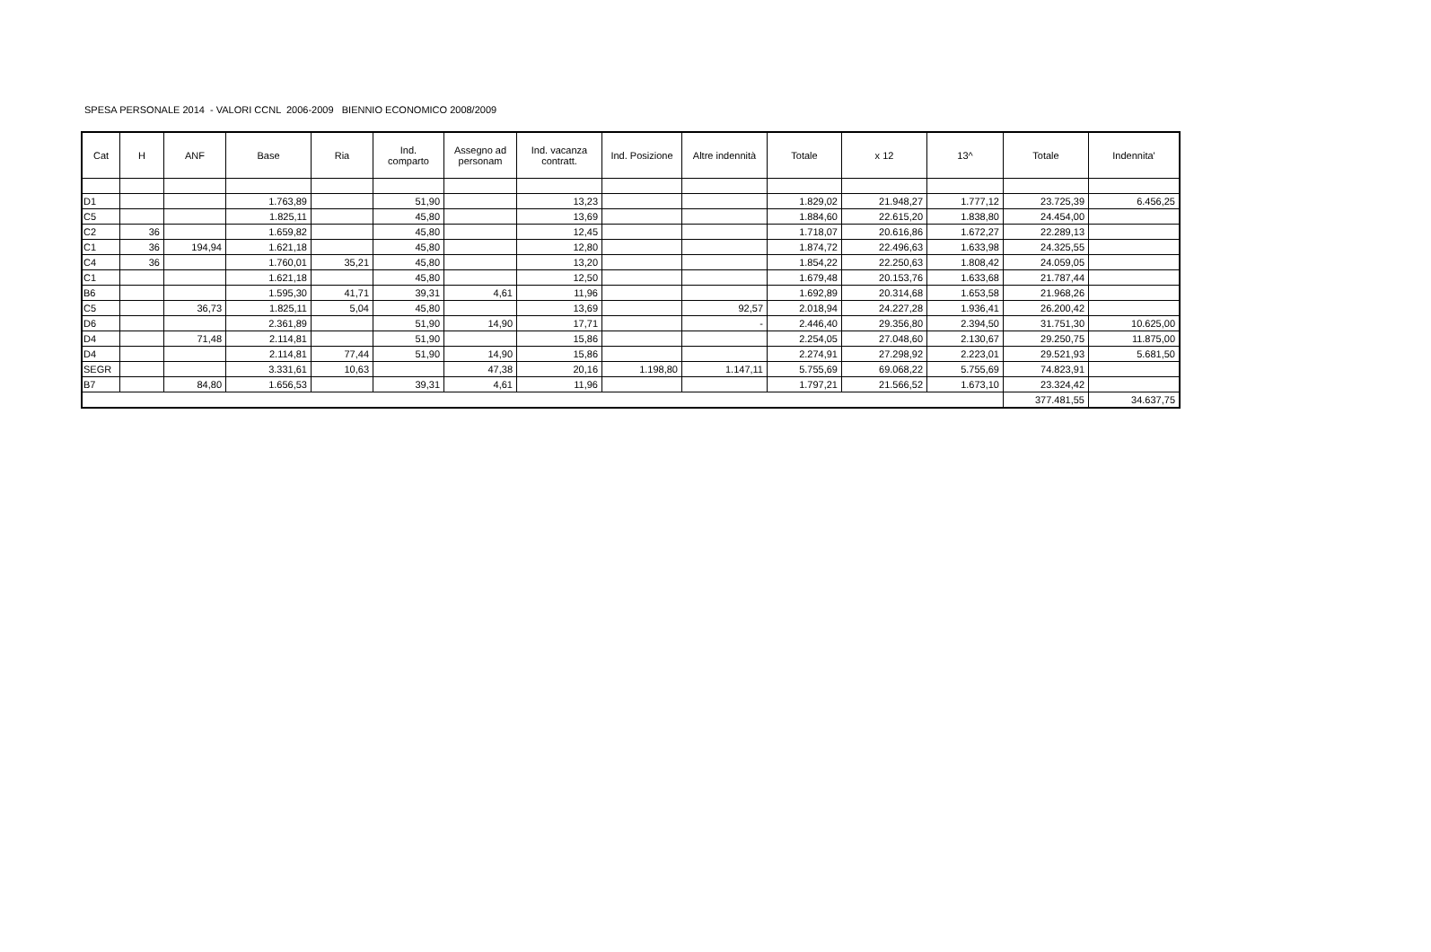SPESA PERSONALE 2014 - VALORI CCNL 2006-2009 BIENNIO ECONOMICO 2008/2009
| Cat | H | ANF | Base | Ria | Ind. comparto | Assegno ad personam | Ind. vacanza contratt. | Ind. Posizione | Altre indennità | Totale | x 12 | 13^ | Totale | Indennita' |
| --- | --- | --- | --- | --- | --- | --- | --- | --- | --- | --- | --- | --- | --- | --- |
| D1 | | | 1.763,89 | | 51,90 | | 13,23 | | | 1.829,02 | 21.948,27 | 1.777,12 | 23.725,39 | 6.456,25 |
| C5 | | | 1.825,11 | | 45,80 | | 13,69 | | | 1.884,60 | 22.615,20 | 1.838,80 | 24.454,00 | |
| C2 | 36 | | 1.659,82 | | 45,80 | | 12,45 | | | 1.718,07 | 20.616,86 | 1.672,27 | 22.289,13 | |
| C1 | 36 | 194,94 | 1.621,18 | | 45,80 | | 12,80 | | | 1.874,72 | 22.496,63 | 1.633,98 | 24.325,55 | |
| C4 | 36 | | 1.760,01 | 35,21 | 45,80 | | 13,20 | | | 1.854,22 | 22.250,63 | 1.808,42 | 24.059,05 | |
| C1 | | | 1.621,18 | | 45,80 | | 12,50 | | | 1.679,48 | 20.153,76 | 1.633,68 | 21.787,44 | |
| B6 | | | 1.595,30 | 41,71 | 39,31 | 4,61 | 11,96 | | | 1.692,89 | 20.314,68 | 1.653,58 | 21.968,26 | |
| C5 | | 36,73 | 1.825,11 | 5,04 | 45,80 | | 13,69 | | 92,57 | 2.018,94 | 24.227,28 | 1.936,41 | 26.200,42 | |
| D6 | | | 2.361,89 | | 51,90 | 14,90 | 17,71 | | - | 2.446,40 | 29.356,80 | 2.394,50 | 31.751,30 | 10.625,00 |
| D4 | | 71,48 | 2.114,81 | | 51,90 | | 15,86 | | | 2.254,05 | 27.048,60 | 2.130,67 | 29.250,75 | 11.875,00 |
| D4 | | | 2.114,81 | 77,44 | 51,90 | 14,90 | 15,86 | | | 2.274,91 | 27.298,92 | 2.223,01 | 29.521,93 | 5.681,50 |
| SEGR | | | 3.331,61 | 10,63 | | 47,38 | 20,16 | 1.198,80 | 1.147,11 | 5.755,69 | 69.068,22 | 5.755,69 | 74.823,91 | |
| B7 | | 84,80 | 1.656,53 | | 39,31 | 4,61 | 11,96 | | | 1.797,21 | 21.566,52 | 1.673,10 | 23.324,42 | |
| | | | | | | | | | | | | | 377.481,55 | 34.637,75 |